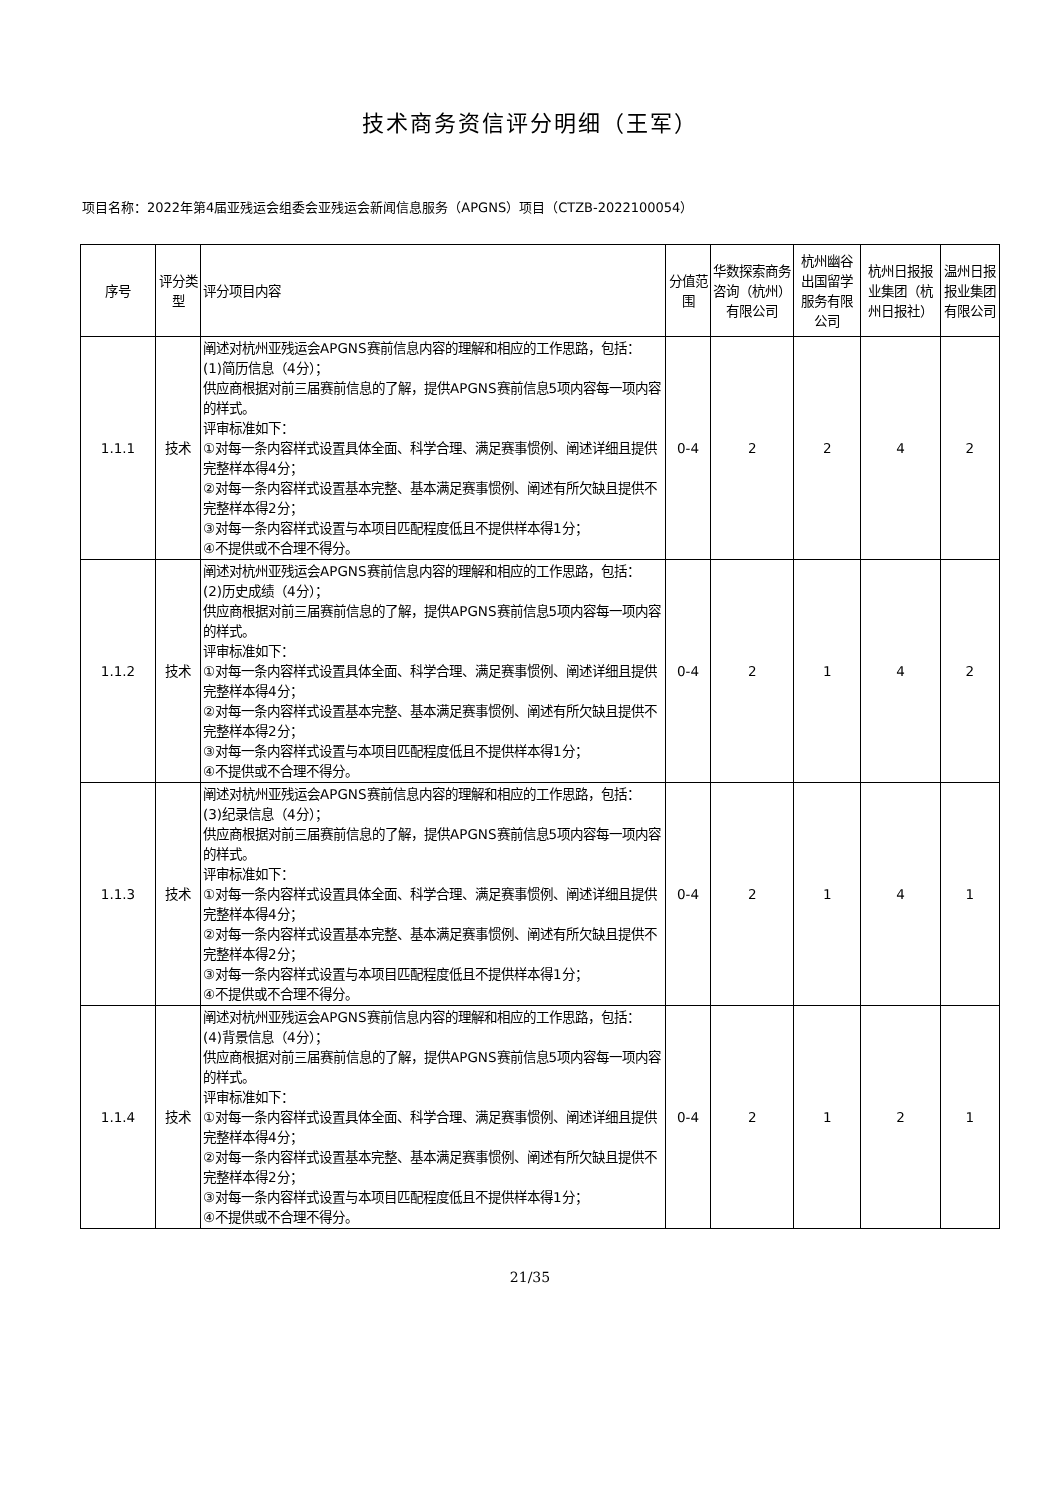技术商务资信评分明细（王军）
项目名称：2022年第4届亚残运会组委会亚残运会新闻信息服务（APGNS）项目（CTZB-2022100054）
| 序号 | 评分类型 | 评分项目内容 | 分值范围 | 华数探索商务咨询（杭州）有限公司 | 杭州幽谷出国留学服务有限公司 | 杭州日报报业集团（杭州日报社） | 温州日报报业集团有限公司 |
| --- | --- | --- | --- | --- | --- | --- | --- |
| 1.1.1 | 技术 | 阐述对杭州亚残运会APGNS赛前信息内容的理解和相应的工作思路，包括： (1)简历信息（4分）； 供应商根据对前三届赛前信息的了解，提供APGNS赛前信息5项内容每一项内容的样式。 评审标准如下： ①对每一条内容样式设置具体全面、科学合理、满足赛事惯例、阐述详细且提供完整样本得4分； ②对每一条内容样式设置基本完整、基本满足赛事惯例、阐述有所欠缺且提供不完整样本得2分； ③对每一条内容样式设置与本项目匹配程度低且不提供样本得1分； ④不提供或不合理不得分。 | 0-4 | 2 | 2 | 4 | 2 |
| 1.1.2 | 技术 | 阐述对杭州亚残运会APGNS赛前信息内容的理解和相应的工作思路，包括： (2)历史成绩（4分）； 供应商根据对前三届赛前信息的了解，提供APGNS赛前信息5项内容每一项内容的样式。 评审标准如下： ①对每一条内容样式设置具体全面、科学合理、满足赛事惯例、阐述详细且提供完整样本得4分； ②对每一条内容样式设置基本完整、基本满足赛事惯例、阐述有所欠缺且提供不完整样本得2分； ③对每一条内容样式设置与本项目匹配程度低且不提供样本得1分； ④不提供或不合理不得分。 | 0-4 | 2 | 1 | 4 | 2 |
| 1.1.3 | 技术 | 阐述对杭州亚残运会APGNS赛前信息内容的理解和相应的工作思路，包括： (3)纪录信息（4分）； 供应商根据对前三届赛前信息的了解，提供APGNS赛前信息5项内容每一项内容的样式。 评审标准如下： ①对每一条内容样式设置具体全面、科学合理、满足赛事惯例、阐述详细且提供完整样本得4分； ②对每一条内容样式设置基本完整、基本满足赛事惯例、阐述有所欠缺且提供不完整样本得2分； ③对每一条内容样式设置与本项目匹配程度低且不提供样本得1分； ④不提供或不合理不得分。 | 0-4 | 2 | 1 | 4 | 1 |
| 1.1.4 | 技术 | 阐述对杭州亚残运会APGNS赛前信息内容的理解和相应的工作思路，包括： (4)背景信息（4分）； 供应商根据对前三届赛前信息的了解，提供APGNS赛前信息5项内容每一项内容的样式。 评审标准如下： ①对每一条内容样式设置具体全面、科学合理、满足赛事惯例、阐述详细且提供完整样本得4分； ②对每一条内容样式设置基本完整、基本满足赛事惯例、阐述有所欠缺且提供不完整样本得2分； ③对每一条内容样式设置与本项目匹配程度低且不提供样本得1分； ④不提供或不合理不得分。 | 0-4 | 2 | 1 | 2 | 1 |
21/35